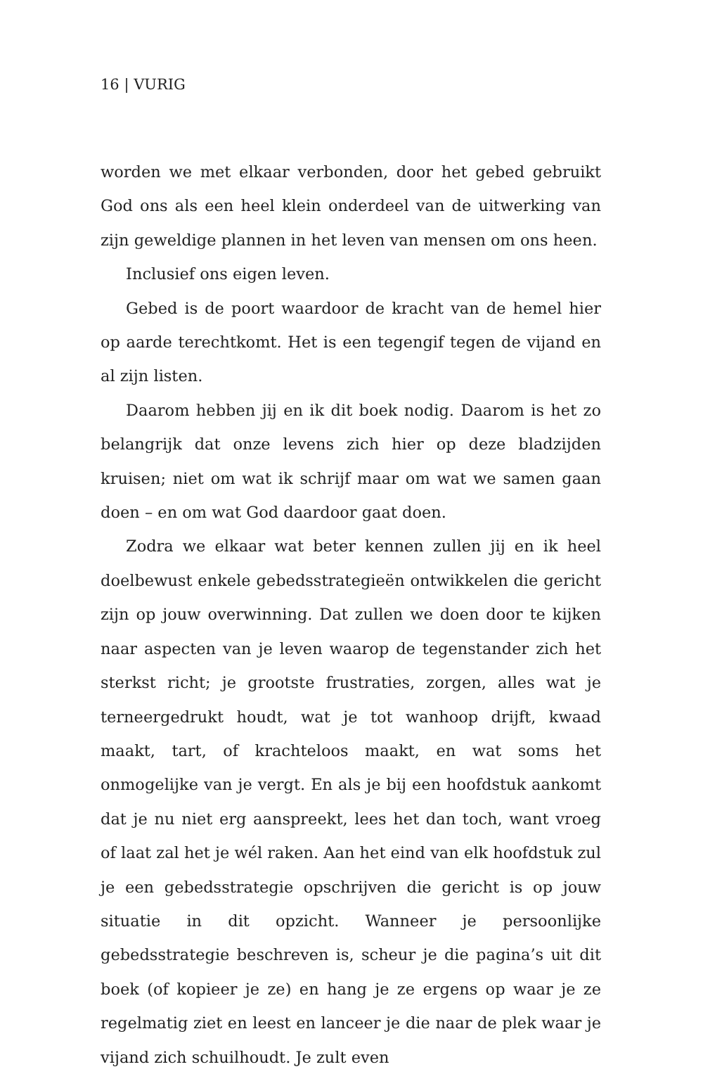16 | VURIG
worden we met elkaar verbonden, door het gebed gebruikt God ons als een heel klein onderdeel van de uitwerking van zijn geweldige plannen in het leven van mensen om ons heen.
Inclusief ons eigen leven.
Gebed is de poort waardoor de kracht van de hemel hier op aarde terechtkomt. Het is een tegengif tegen de vijand en al zijn listen.
Daarom hebben jij en ik dit boek nodig. Daarom is het zo belangrijk dat onze levens zich hier op deze bladzijden kruisen; niet om wat ik schrijf maar om wat we samen gaan doen – en om wat God daardoor gaat doen.
Zodra we elkaar wat beter kennen zullen jij en ik heel doelbewust enkele gebedsstrategieën ontwikkelen die gericht zijn op jouw overwinning. Dat zullen we doen door te kijken naar aspecten van je leven waarop de tegenstander zich het sterkst richt; je grootste frustraties, zorgen, alles wat je terneergedrukt houdt, wat je tot wanhoop drijft, kwaad maakt, tart, of krachteloos maakt, en wat soms het onmogelijke van je vergt. En als je bij een hoofdstuk aankomt dat je nu niet erg aanspreekt, lees het dan toch, want vroeg of laat zal het je wél raken. Aan het eind van elk hoofdstuk zul je een gebedsstrategie opschrijven die gericht is op jouw situatie in dit opzicht. Wanneer je persoonlijke gebedsstrategie beschreven is, scheur je die pagina’s uit dit boek (of kopieer je ze) en hang je ze ergens op waar je ze regelmatig ziet en leest en lanceer je die naar de plek waar je vijand zich schuilhoudt. Je zult even